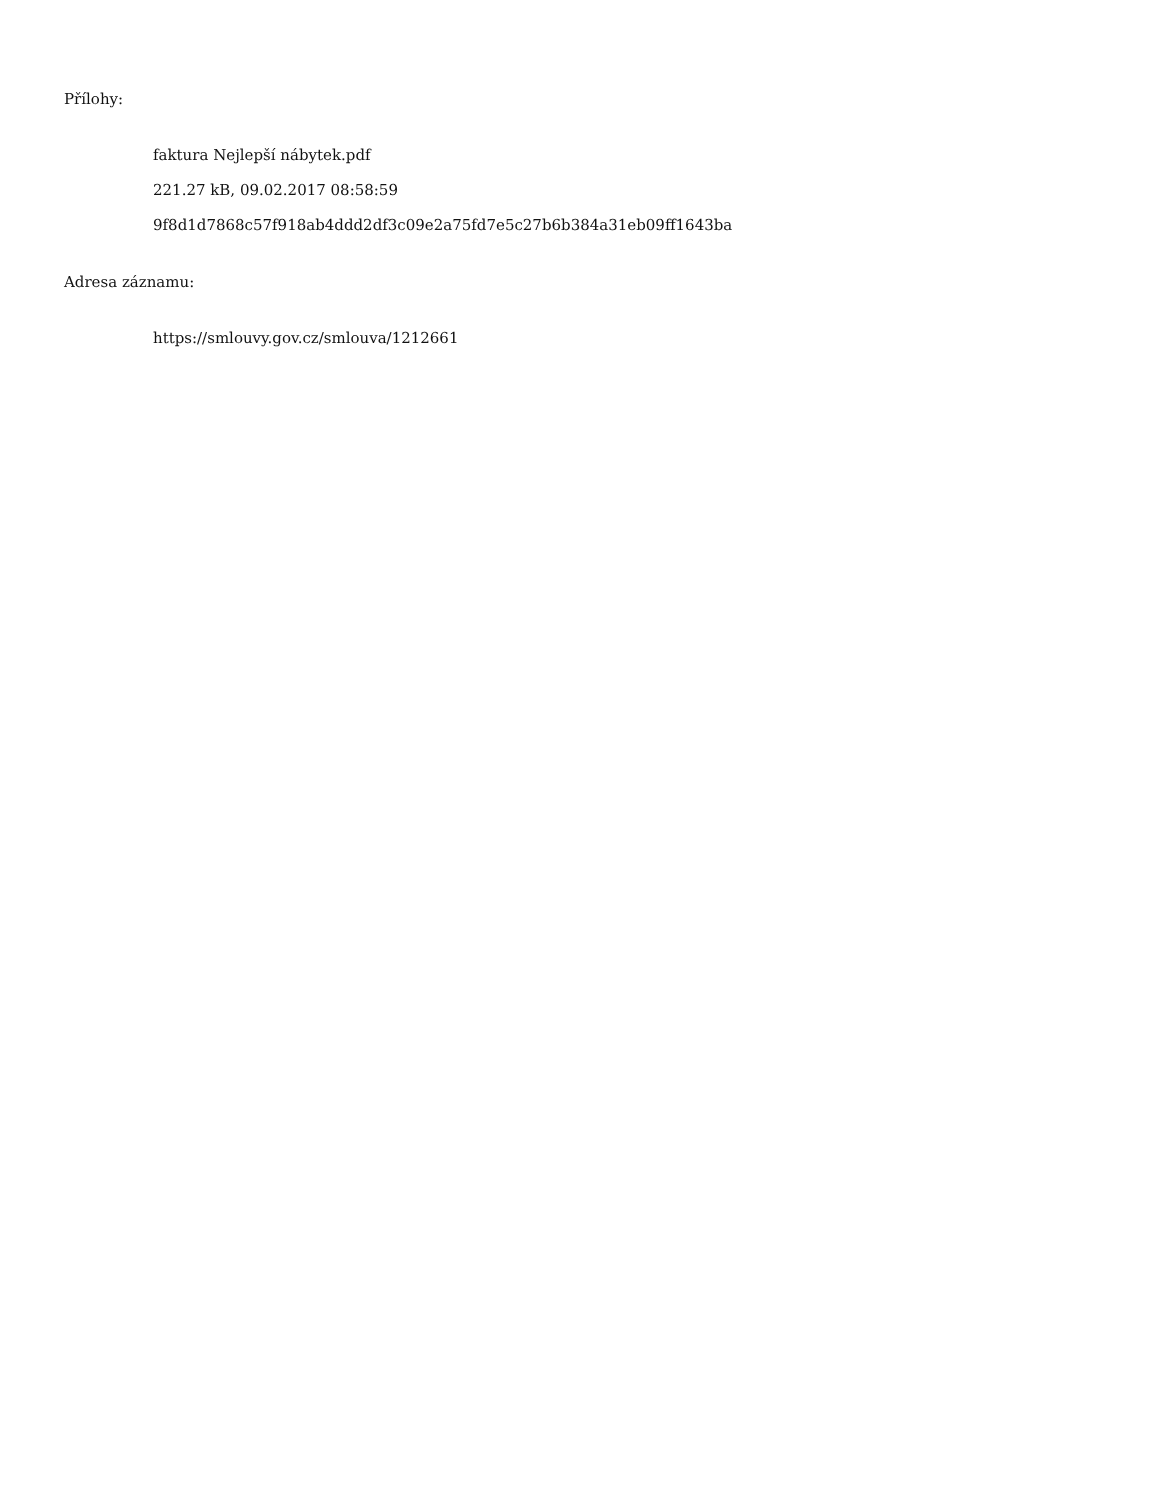Přílohy:
faktura Nejlepší nábytek.pdf
221.27 kB, 09.02.2017 08:58:59
9f8d1d7868c57f918ab4ddd2df3c09e2a75fd7e5c27b6b384a31eb09ff1643ba
Adresa záznamu:
https://smlouvy.gov.cz/smlouva/1212661